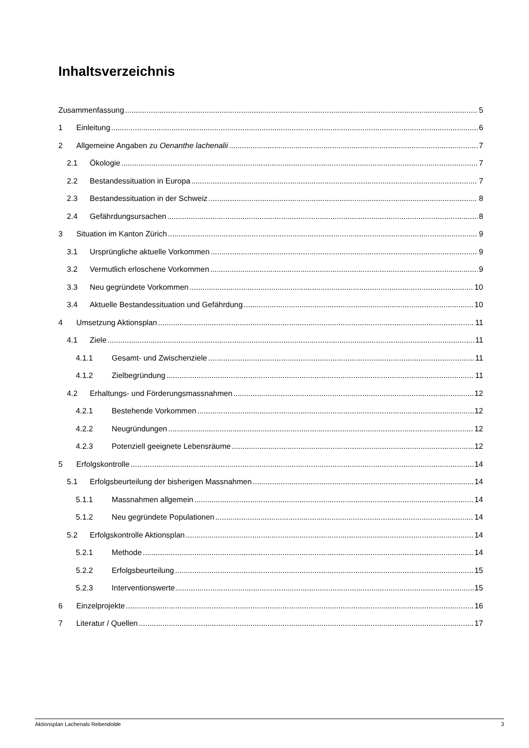Inhaltsverzeichnis
Zusammenfassung 5
1 Einleitung 6
2 Allgemeine Angaben zu Oenanthe lachenalii 7
2.1 Ökologie 7
2.2 Bestandessituation in Europa 7
2.3 Bestandessituation in der Schweiz 8
2.4 Gefährdungsursachen 8
3 Situation im Kanton Zürich 9
3.1 Ursprüngliche aktuelle Vorkommen 9
3.2 Vermutlich erloschene Vorkommen 9
3.3 Neu gegründete Vorkommen 10
3.4 Aktuelle Bestandessituation und Gefährdung 10
4 Umsetzung Aktionsplan 11
4.1 Ziele 11
4.1.1 Gesamt- und Zwischenziele 11
4.1.2 Zielbegründung 11
4.2 Erhaltungs- und Förderungsmassnahmen 12
4.2.1 Bestehende Vorkommen 12
4.2.2 Neugründungen 12
4.2.3 Potenziell geeignete Lebensräume 12
5 Erfolgskontrolle 14
5.1 Erfolgsbeurteilung der bisherigen Massnahmen 14
5.1.1 Massnahmen allgemein 14
5.1.2 Neu gegründete Populationen 14
5.2 Erfolgskontrolle Aktionsplan 14
5.2.1 Methode 14
5.2.2 Erfolgsbeurteilung 15
5.2.3 Interventionswerte 15
6 Einzelprojekte 16
7 Literatur / Quellen 17
Aktionsplan Lachenals Rebendolde 3